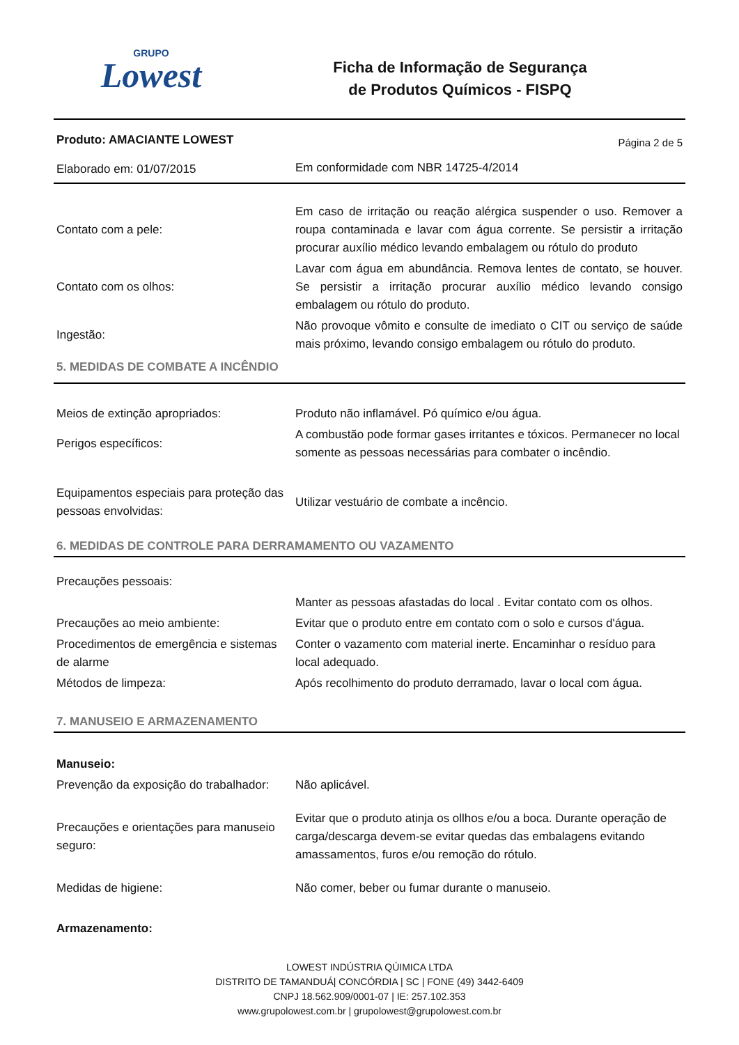GRUPO
Lowest
Ficha de Informação de Segurança
de Produtos Químicos - FISPQ
| Produto: AMACIANTE LOWEST | | Página 2 de 5 |
| Elaborado em: 01/07/2015 | Em conformidade com NBR 14725-4/2014 | |
| Contato com a pele: | Em caso de irritação ou reação alérgica suspender o uso. Remover a roupa contaminada e lavar com água corrente. Se persistir a irritação procurar auxílio médico levando embalagem ou rótulo do produto |
| Contato com os olhos: | Lavar com água em abundância. Remova lentes de contato, se houver. Se persistir a irritação procurar auxílio médico levando consigo embalagem ou rótulo do produto. |
| Ingestão: | Não provoque vômito e consulte de imediato o CIT ou serviço de saúde mais próximo, levando consigo embalagem ou rótulo do produto. |
5. MEDIDAS DE COMBATE A INCÊNDIO
| Meios de extinção apropriados: | Produto não inflamável. Pó químico e/ou água. |
| Perigos específicos: | A combustão pode formar gases irritantes e tóxicos. Permanecer no local somente as pessoas necessárias para combater o incêndio. |
| Equipamentos especiais para proteção das pessoas envolvidas: | Utilizar vestuário de combate a incêncio. |
6. MEDIDAS DE CONTROLE PARA DERRAMAMENTO OU VAZAMENTO
| Precauções pessoais: | |
| | Manter as pessoas afastadas do local . Evitar contato com os olhos. |
| Precauções ao meio ambiente: | Evitar que o produto entre em contato com o solo e cursos d'água. |
| Procedimentos de emergência e sistemas de alarme | Conter o vazamento com material inerte. Encaminhar o resíduo para local adequado. |
| Métodos de limpeza: | Após recolhimento do produto derramado, lavar o local com água. |
7. MANUSEIO E ARMAZENAMENTO
| Manuseio: | |
| Prevenção da exposição do trabalhador: | Não aplicável. |
| Precauções e orientações para manuseio seguro: | Evitar que o produto atinja os ollhos e/ou a boca. Durante operação de carga/descarga devem-se evitar quedas das embalagens evitando amassamentos, furos e/ou remoção do rótulo. |
| Medidas de higiene: | Não comer, beber ou fumar durante o manuseio. |
| Armazenamento: | |
LOWEST INDÚSTRIA QÚIMICA LTDA
DISTRITO DE TAMANDUÁ| CONCÓRDIA | SC | FONE (49) 3442-6409
CNPJ 18.562.909/0001-07 | IE: 257.102.353
www.grupolowest.com.br | grupolowest@grupolowest.com.br